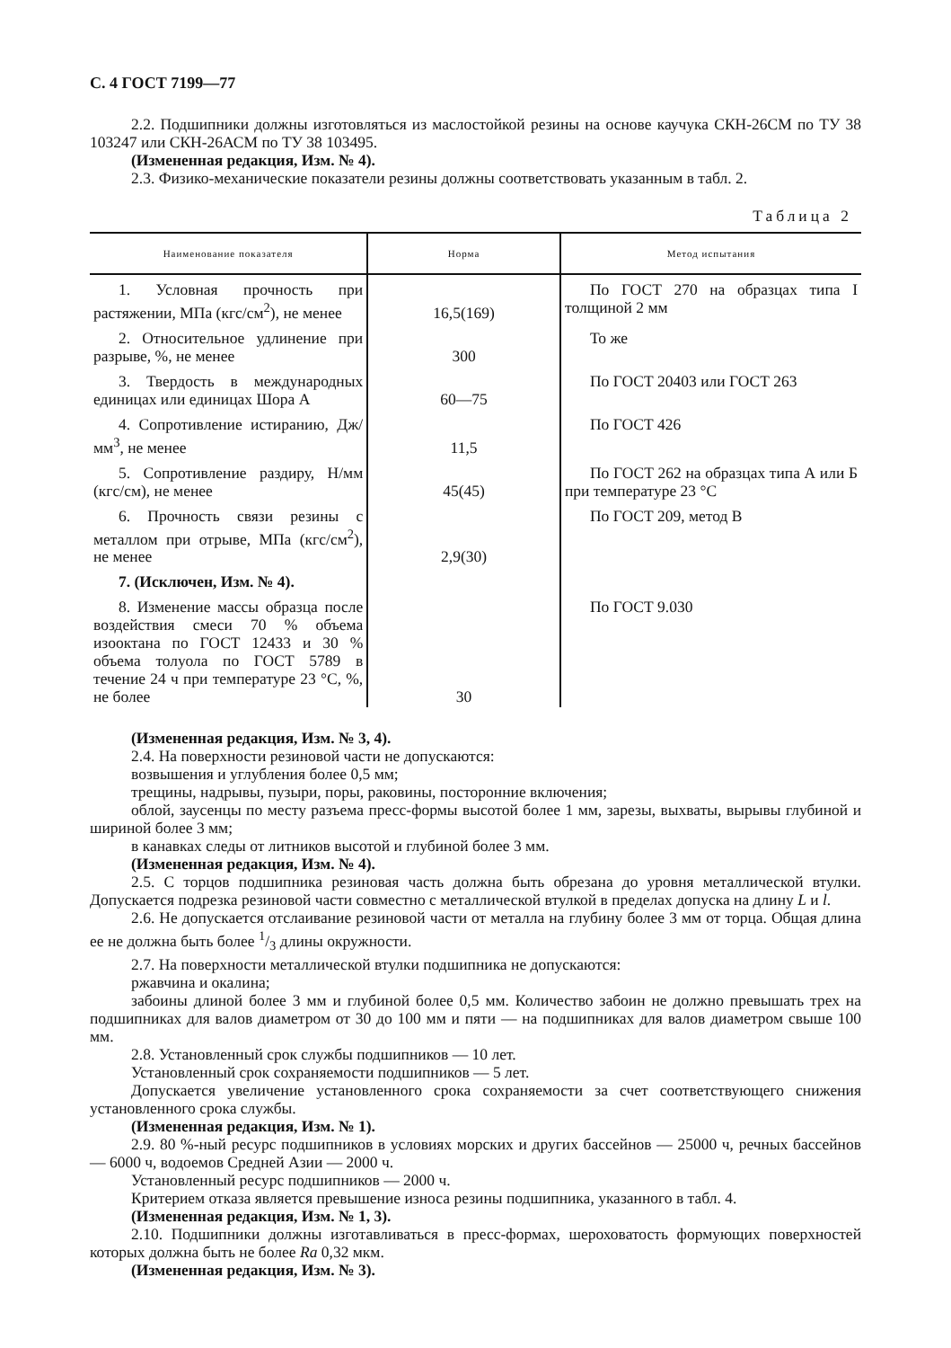С. 4 ГОСТ 7199—77
2.2. Подшипники должны изготовляться из маслостойкой резины на основе каучука СКН-26СМ по ТУ 38 103247 или СКН-26АСМ по ТУ 38 103495.
(Измененная редакция, Изм. № 4).
2.3. Физико-механические показатели резины должны соответствовать указанным в табл. 2.
Таблица 2
| Наименование показателя | Норма | Метод испытания |
| --- | --- | --- |
| 1. Условная прочность при растяжении, МПа (кгс/см<sup>2</sup>), не менее | 16,5(169) | По ГОСТ 270 на образцах типа I толщиной 2 мм |
| 2. Относительное удлинение при разрыве, %, не менее | 300 | То же |
| 3. Твердость в международных единицах или единицах Шора А | 60—75 | По ГОСТ 20403 или ГОСТ 263 |
| 4. Сопротивление истиранию, Дж/мм<sup>3</sup>, не менее | 11,5 | По ГОСТ 426 |
| 5. Сопротивление раздиру, Н/мм (кгс/см), не менее | 45(45) | По ГОСТ 262 на образцах типа А или Б при температуре 23 °С |
| 6. Прочность связи резины с металлом при отрыве, МПа (кгс/см<sup>2</sup>), не менее | 2,9(30) | По ГОСТ 209, метод В |
| 7. (Исключен, Изм. № 4). | | |
| 8. Изменение массы образца после воздействия смеси 70 % объема изооктана по ГОСТ 12433 и 30 % объема толуола по ГОСТ 5789 в течение 24 ч при температуре 23 °С, %, не более | 30 | По ГОСТ 9.030 |
(Измененная редакция, Изм. № 3, 4).
2.4. На поверхности резиновой части не допускаются:
возвышения и углубления более 0,5 мм;
трещины, надрывы, пузыри, поры, раковины, посторонние включения;
облой, заусенцы по месту разъема пресс-формы высотой более 1 мм, зарезы, выхваты, вырывы глубиной и шириной более 3 мм;
в канавках следы от литников высотой и глубиной более 3 мм.
(Измененная редакция, Изм. № 4).
2.5. С торцов подшипника резиновая часть должна быть обрезана до уровня металлической втулки. Допускается подрезка резиновой части совместно с металлической втулкой в пределах допуска на длину L и l.
2.6. Не допускается отслаивание резиновой части от металла на глубину более 3 мм от торца. Общая длина ее не должна быть более 1/3 длины окружности.
2.7. На поверхности металлической втулки подшипника не допускаются:
ржавчина и окалина;
забоины длиной более 3 мм и глубиной более 0,5 мм. Количество забоин не должно превышать трех на подшипниках для валов диаметром от 30 до 100 мм и пяти — на подшипниках для валов диаметром свыше 100 мм.
2.8. Установленный срок службы подшипников — 10 лет.
Установленный срок сохраняемости подшипников — 5 лет.
Допускается увеличение установленного срока сохраняемости за счет соответствующего снижения установленного срока службы.
(Измененная редакция, Изм. № 1).
2.9. 80 %-ный ресурс подшипников в условиях морских и других бассейнов — 25000 ч, речных бассейнов — 6000 ч, водоемов Средней Азии — 2000 ч.
Установленный ресурс подшипников — 2000 ч.
Критерием отказа является превышение износа резины подшипника, указанного в табл. 4.
(Измененная редакция, Изм. № 1, 3).
2.10. Подшипники должны изготавливаться в пресс-формах, шероховатость формующих поверхностей которых должна быть не более Ra 0,32 мкм.
(Измененная редакция, Изм. № 3).